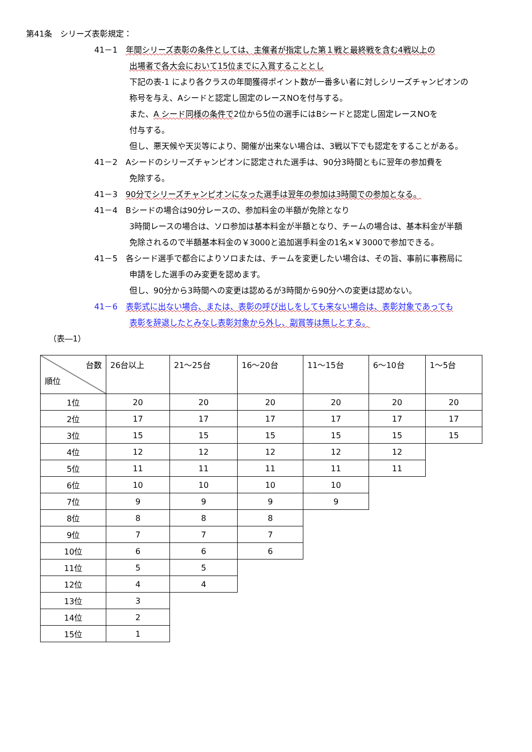第41条　シリーズ表彰規定：
41－1　年間シリーズ表彰の条件としては、主催者が指定した第１戦と最終戦を含む4戦以上の
出場者で各大会において15位までに入賞することとし
下記の表-1 により各クラスの年間獲得ポイント数が一番多い者に対しシリーズチャンピオンの
称号を与え、Aシードと認定し固定のレースNOを付与する。
また、A シード同様の条件で2位から5位の選手にはBシードと認定し固定レースNOを
付与する。
但し、悪天候や天災等により、開催が出来ない場合は、3戦以下でも認定をすることがある。
41－2　Aシードのシリーズチャンピオンに認定された選手は、90分3時間ともに翌年の参加費を
免除する。
41－3　90分でシリーズチャンピオンになった選手は翌年の参加は3時間での参加となる。
41－4　Bシードの場合は90分レースの、参加料金の半額が免除となり
3時間レースの場合は、ソロ参加は基本料金が半額となり、チームの場合は、基本料金が半額
免除されるので半額基本料金の￥3000と追加選手料金の1名×￥3000で参加できる。
41－5　各シード選手で都合によりソロまたは、チームを変更したい場合は、その旨、事前に事務局に
申請をした選手のみ変更を認めます。
但し、90分から3時間への変更は認めるが3時間から90分への変更は認めない。
41－6　表彰式に出ない場合、または、表彰の呼び出しをしても来ない場合は、表彰対象であっても
表彰を辞退したとみなし表彰対象から外し、副賞等は無しとする。
（表―1）
| 台数 順位 | 26台以上 | 21～25台 | 16～20台 | 11～15台 | 6～10台 | 1～5台 |
| 1位 | 20 | 20 | 20 | 20 | 20 | 20 |
| 2位 | 17 | 17 | 17 | 17 | 17 | 17 |
| 3位 | 15 | 15 | 15 | 15 | 15 | 15 |
| 4位 | 12 | 12 | 12 | 12 | 12 | |
| 5位 | 11 | 11 | 11 | 11 | 11 | |
| 6位 | 10 | 10 | 10 | 10 | | |
| 7位 | 9 | 9 | 9 | 9 | | |
| 8位 | 8 | 8 | 8 | | | |
| 9位 | 7 | 7 | 7 | | | |
| 10位 | 6 | 6 | 6 | | | |
| 11位 | 5 | 5 | | | | |
| 12位 | 4 | 4 | | | | |
| 13位 | 3 | | | | | |
| 14位 | 2 | | | | | |
| 15位 | 1 | | | | | |